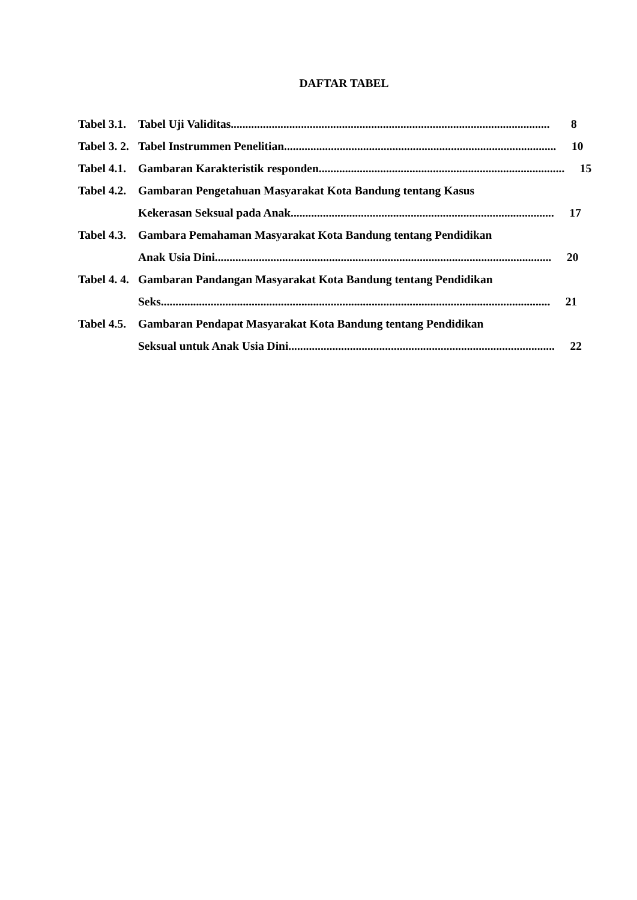DAFTAR TABEL
Tabel 3.1.
Tabel Uji Validitas............................................................................................................. 8
Tabel 3. 2.
Tabel Instrummen Penelitian............................................................................................. 10
Tabel 4.1.
Gambaran Karakteristik responden.................................................................................... 15
Tabel 4.2.
Gambaran Pengetahuan Masyarakat Kota Bandung tentang Kasus
Kekerasan Seksual pada Anak.......................................................................................... 17
Tabel 4.3.
Gambara Pemahaman Masyarakat Kota Bandung tentang Pendidikan
Anak Usia Dini................................................................................................................... 20
Tabel 4. 4.
Gambaran Pandangan Masyarakat Kota Bandung tentang Pendidikan
Seks..................................................................................................................................... 21
Tabel 4.5.
Gambaran Pendapat Masyarakat Kota Bandung tentang Pendidikan
Seksual untuk Anak Usia Dini........................................................................................... 22